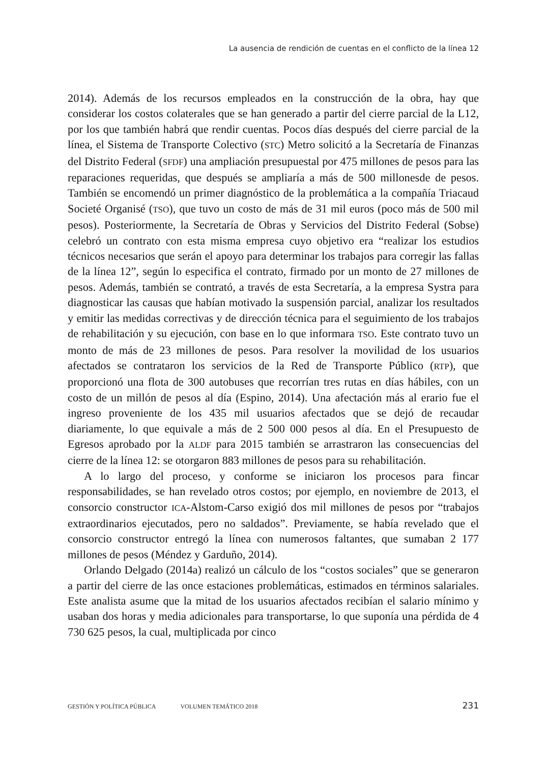La ausencia de rendición de cuentas en el conflicto de la línea 12
2014). Además de los recursos empleados en la construcción de la obra, hay que considerar los costos colaterales que se han generado a partir del cierre parcial de la L12, por los que también habrá que rendir cuentas. Pocos días después del cierre parcial de la línea, el Sistema de Transporte Colectivo (STC) Metro solicitó a la Secretaría de Finanzas del Distrito Federal (SFDF) una ampliación presupuestal por 475 millones de pesos para las reparaciones requeridas, que después se ampliaría a más de 500 millonesde de pesos. También se encomendó un primer diagnóstico de la problemática a la compañía Triacaud Societé Organisé (TSO), que tuvo un costo de más de 31 mil euros (poco más de 500 mil pesos). Posteriormente, la Secretaría de Obras y Servicios del Distrito Federal (Sobse) celebró un contrato con esta misma empresa cuyo objetivo era “realizar los estudios técnicos necesarios que serán el apoyo para determinar los trabajos para corregir las fallas de la línea 12”, según lo especifica el contrato, firmado por un monto de 27 millones de pesos. Además, también se contrató, a través de esta Secretaría, a la empresa Systra para diagnosticar las causas que habían motivado la suspensión parcial, analizar los resultados y emitir las medidas correctivas y de dirección técnica para el seguimiento de los trabajos de rehabilitación y su ejecución, con base en lo que informara TSO. Este contrato tuvo un monto de más de 23 millones de pesos. Para resolver la movilidad de los usuarios afectados se contrataron los servicios de la Red de Transporte Público (RTP), que proporcionó una flota de 300 autobuses que recorrían tres rutas en días hábiles, con un costo de un millón de pesos al día (Espino, 2014). Una afectación más al erario fue el ingreso proveniente de los 435 mil usuarios afectados que se dejó de recaudar diariamente, lo que equivale a más de 2 500 000 pesos al día. En el Presupuesto de Egresos aprobado por la ALDF para 2015 también se arrastraron las consecuencias del cierre de la línea 12: se otorgaron 883 millones de pesos para su rehabilitación.
A lo largo del proceso, y conforme se iniciaron los procesos para fincar responsabilidades, se han revelado otros costos; por ejemplo, en noviembre de 2013, el consorcio constructor ICA-Alstom-Carso exigió dos mil millones de pesos por “trabajos extraordinarios ejecutados, pero no saldados”. Previamente, se había revelado que el consorcio constructor entregó la línea con numerosos faltantes, que sumaban 2 177 millones de pesos (Méndez y Garduño, 2014).
Orlando Delgado (2014a) realizó un cálculo de los “costos sociales” que se generaron a partir del cierre de las once estaciones problemáticas, estimados en términos salariales. Este analista asume que la mitad de los usuarios afectados recibían el salario mínimo y usaban dos horas y media adicionales para transportarse, lo que suponía una pérdida de 4 730 625 pesos, la cual, multiplicada por cinco
GESTIÓN Y POLÍTICA PÚBLICA VOLUMEN TEMÁTICO 2018 231